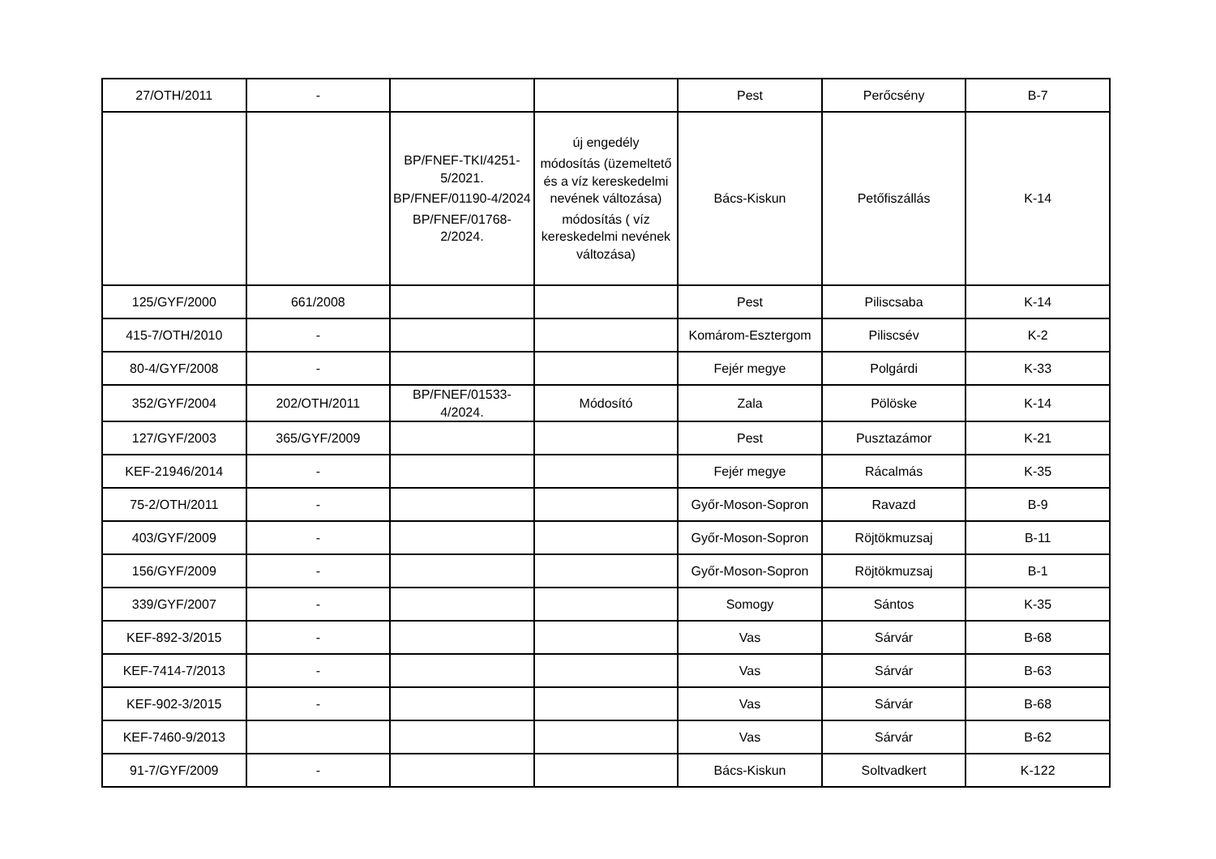| 27/OTH/2011 | - | | | Pest | Perőcsény | B-7 |
| | | BP/FNEF-TKI/4251-5/2021. BP/FNEF/01190-4/2024 BP/FNEF/01768-2/2024. | új engedély módosítás (üzemeltető és a víz kereskedelmi nevének változása) módosítás ( víz kereskedelmi nevének változása) | Bács-Kiskun | Petőfiszállás | K-14 |
| 125/GYF/2000 | 661/2008 | | | Pest | Piliscsaba | K-14 |
| 415-7/OTH/2010 | - | | | Komárom-Esztergom | Piliscsév | K-2 |
| 80-4/GYF/2008 | - | | | Fejér megye | Polgárdi | K-33 |
| 352/GYF/2004 | 202/OTH/2011 | BP/FNEF/01533-4/2024. | Módosító | Zala | Pölöske | K-14 |
| 127/GYF/2003 | 365/GYF/2009 | | | Pest | Pusztazámor | K-21 |
| KEF-21946/2014 | - | | | Fejér megye | Rácalmás | K-35 |
| 75-2/OTH/2011 | - | | | Győr-Moson-Sopron | Ravazd | B-9 |
| 403/GYF/2009 | - | | | Győr-Moson-Sopron | Röjtökmuzsaj | B-11 |
| 156/GYF/2009 | - | | | Győr-Moson-Sopron | Röjtökmuzsaj | B-1 |
| 339/GYF/2007 | - | | | Somogy | Sántos | K-35 |
| KEF-892-3/2015 | - | | | Vas | Sárvár | B-68 |
| KEF-7414-7/2013 | - | | | Vas | Sárvár | B-63 |
| KEF-902-3/2015 | - | | | Vas | Sárvár | B-68 |
| KEF-7460-9/2013 | | | | Vas | Sárvár | B-62 |
| 91-7/GYF/2009 | - | | | Bács-Kiskun | Soltvadkert | K-122 |